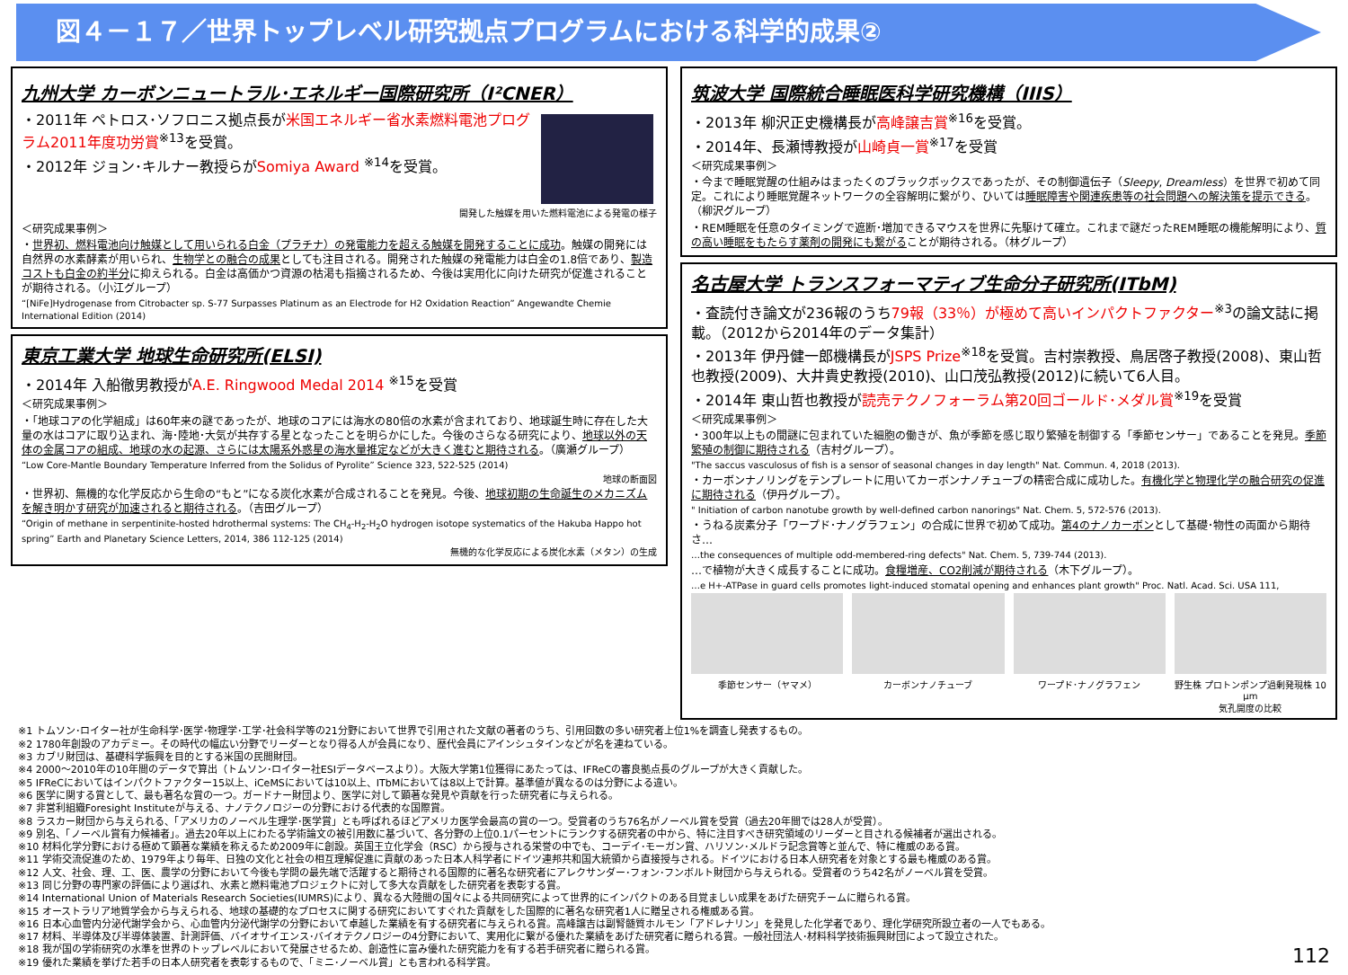図４－１７／世界トップレベル研究拠点プログラムにおける科学的成果②
九州大学 カーボンニュートラル･エネルギー国際研究所（I²CNER）
・2011年 ペトロス･ソフロニス拠点長が米国エネルギー省水素燃料電池プログラム2011年度功労賞<sup>※13</sup>を受賞。
・2012年 ジョン･キルナー教授らがSomiya Award <sup>※14</sup>を受賞。
開発した触媒を用いた燃料電池による発電の様子
＜研究成果事例＞
・世界初、燃料電池向け触媒として用いられる白金（プラチナ）の発電能力を超える触媒を開発することに成功。触媒の開発には自然界の水素酵素が用いられ、生物学との融合の成果としても注目される。開発された触媒の発電能力は白金の1.8倍であり、製造コストも白金の約半分に抑えられる。白金は高価かつ資源の枯渇も指摘されるため、今後は実用化に向けた研究が促進されることが期待される。（小江グループ）
“[NiFe]Hydrogenase from Citrobacter sp. S-77 Surpasses Platinum as an Electrode for H2 Oxidation Reaction” Angewandte Chemie International Edition (2014)
東京工業大学 地球生命研究所(ELSI)
・2014年 入船徹男教授がA.E. Ringwood Medal 2014 <sup>※15</sup>を受賞
＜研究成果事例＞
・「地球コアの化学組成」は60年来の謎であったが、地球のコアには海水の80倍の水素が含まれており、地球誕生時に存在した大量の水はコアに取り込まれ、海･陸地･大気が共存する星となったことを明らかにした。今後のさらなる研究により、地球以外の天体の金属コアの組成、地球の水の起源、さらには太陽系外惑星の海水量推定などが大きく進むと期待される。（廣瀬グループ）
“Low Core-Mantle Boundary Temperature Inferred from the Solidus of Pyrolite” Science 323, 522-525 (2014)
地球の断面図
・世界初、無機的な化学反応から生命の“もと”になる炭化水素が合成されることを発見。今後、地球初期の生命誕生のメカニズムを解き明かす研究が加速されると期待される。（吉田グループ）
“Origin of methane in serpentinite-hosted hdrothermal systems: The CH<sub>4</sub>-H<sub>2</sub>-H<sub>2</sub>O hydrogen isotope systematics of the Hakuba Happo hot spring” Earth and Planetary Science Letters, 2014, 386 112-125 (2014)
無機的な化学反応による炭化水素（メタン）の生成
筑波大学 国際統合睡眠医科学研究機構（IIIS）
・2013年 柳沢正史機構長が高峰譲吉賞<sup>※16</sup>を受賞。
・2014年、長瀬博教授が山崎貞一賞<sup>※17</sup>を受賞
＜研究成果事例＞
・今まで睡眠覚醒の仕組みはまったくのブラックボックスであったが、その制御遺伝子（Sleepy, Dreamless）を世界で初めて同定。これにより睡眠覚醒ネットワークの全容解明に繋がり、ひいては睡眠障害や関連疾患等の社会問題への解決策を提示できる。（柳沢グループ）
・REM睡眠を任意のタイミングで遮断･増加できるマウスを世界に先駆けて確立。これまで謎だったREM睡眠の機能解明により、質の高い睡眠をもたらす薬剤の開発にも繋がることが期待される。（林グループ）
名古屋大学 トランスフォーマティブ生命分子研究所(ITbM)
・査読付き論文が236報のうち79報（33％）が極めて高いインパクトファクター<sup>※3</sup>の論文誌に掲載。（2012から2014年のデータ集計）
・2013年 伊丹健一郎機構長がJSPS Prize<sup>※18</sup>を受賞。吉村崇教授、鳥居啓子教授(2008)、東山哲也教授(2009)、大井貴史教授(2010)、山口茂弘教授(2012)に続いて6人目。
・2014年 東山哲也教授が読売テクノフォーラム第20回ゴールド･メダル賞<sup>※19</sup>を受賞
＜研究成果事例＞
・300年以上もの間謎に包まれていた細胞の働きが、魚が季節を感じ取り繁殖を制御する「季節センサー」であることを発見。季節繁殖の制御に期待される（吉村グループ）。
"The saccus vasculosus of fish is a sensor of seasonal changes in day length" Nat. Commun. 4, 2018 (2013).
・カーボンナノリングをテンプレートに用いてカーボンナノチューブの精密合成に成功した。有機化学と物理化学の融合研究の促進に期待される（伊丹グループ）。
" Initiation of carbon nanotube growth by well-defined carbon nanorings" Nat. Chem. 5, 572-576 (2013).
・うねる炭素分子「ワープド･ナノグラフェン」の合成に世界で初めて成功。第4のナノカーボンとして基礎･物性の両面から期待さ…
…the consequences of multiple odd-membered-ring defects" Nat. Chem. 5, 739-744 (2013).
…で植物が大きく成長することに成功。食糧増産、CO2削減が期待される（木下グループ）。
…e H+-ATPase in guard cells promotes light-induced stomatal opening and enhances plant growth" Proc. Natl. Acad. Sci. USA 111,
季節センサー（ヤマメ） カーボンナノチューブ ワープド･ナノグラフェン 野生株 プロトンポンプ過剰発現株 10 μm
気孔開度の比較
※1 トムソン･ロイター社が生命科学･医学･物理学･工学･社会科学等の21分野において世界で引用された文献の著者のうち、引用回数の多い研究者上位1%を調査し発表するもの。
※2 1780年創設のアカデミー。その時代の幅広い分野でリーダーとなり得る人が会員になり、歴代会員にアインシュタインなどが名を連ねている。
※3 カブリ財団は、基礎科学振興を目的とする米国の民間財団。
※4 2000～2010年の10年間のデータで算出（トムソン･ロイター社ESIデータベースより）。大阪大学第1位獲得にあたっては、IFReCの審良拠点長のグループが大きく貢献した。
※5 IFReCにおいてはインパクトファクター15以上、iCeMSにおいては10以上、ITbMにおいては8以上で計算。基準値が異なるのは分野による違い。
※6 医学に関する賞として、最も著名な賞の一つ。ガードナー財団より、医学に対して顕著な発見や貢献を行った研究者に与えられる。
※7 非営利組織Foresight Instituteが与える、ナノテクノロジーの分野における代表的な国際賞。
※8 ラスカー財団から与えられる、「アメリカのノーベル生理学･医学賞」とも呼ばれるほどアメリカ医学会最高の賞の一つ。受賞者のうち76名がノーベル賞を受賞（過去20年間では28人が受賞）。
※9 別名、「ノーベル賞有力候補者」。過去20年以上にわたる学術論文の被引用数に基づいて、各分野の上位0.1パーセントにランクする研究者の中から、特に注目すべき研究領域のリーダーと目される候補者が選出される。
※10 材料化学分野における極めて顕著な業績を称えるため2009年に創設。英国王立化学会（RSC）から授与される栄誉の中でも、コーデイ･モーガン賞、ハリソン･メルドラ記念賞等と並んで、特に権威のある賞。
※11 学術交流促進のため、1979年より毎年、日独の文化と社会の相互理解促進に貢献のあった日本人科学者にドイツ連邦共和国大統領から直接授与される。ドイツにおける日本人研究者を対象とする最も権威のある賞。
※12 人文、社会、理、工、医、農学の分野において今後も学問の最先端で活躍すると期待される国際的に著名な研究者にアレクサンダー･フォン･フンボルト財団から与えられる。受賞者のうち42名がノーベル賞を受賞。
※13 同じ分野の専門家の評価により選ばれ、水素と燃料電池プロジェクトに対して多大な貢献をした研究者を表彰する賞。
※14 International Union of Materials Research Societies(IUMRS)により、異なる大陸間の国々による共同研究によって世界的にインパクトのある目覚ましい成果をあげた研究チームに贈られる賞。
※15 オーストラリア地質学会から与えられる、地球の基礎的なプロセスに関する研究においてすぐれた貢献をした国際的に著名な研究者1人に贈呈される権威ある賞。
※16 日本心血管内分泌代謝学会から、心血管内分泌代謝学の分野において卓越した業績を有する研究者に与えられる賞。高峰譲吉は副腎髄質ホルモン「アドレナリン」を発見した化学者であり、理化学研究所設立者の一人でもある。
※17 材料、半導体及び半導体装置、計測評価、バイオサイエンス･バイオテクノロジーの4分野において、実用化に繋がる優れた業績をあげた研究者に贈られる賞。一般社団法人･材料科学技術振興財団によって設立された。
※18 我が国の学術研究の水準を世界のトップレベルにおいて発展させるため、創造性に富み優れた研究能力を有する若手研究者に贈られる賞。 112
※19 優れた業績を挙げた若手の日本人研究者を表彰するもので、「ミニ･ノーベル賞」とも言われる科学賞。